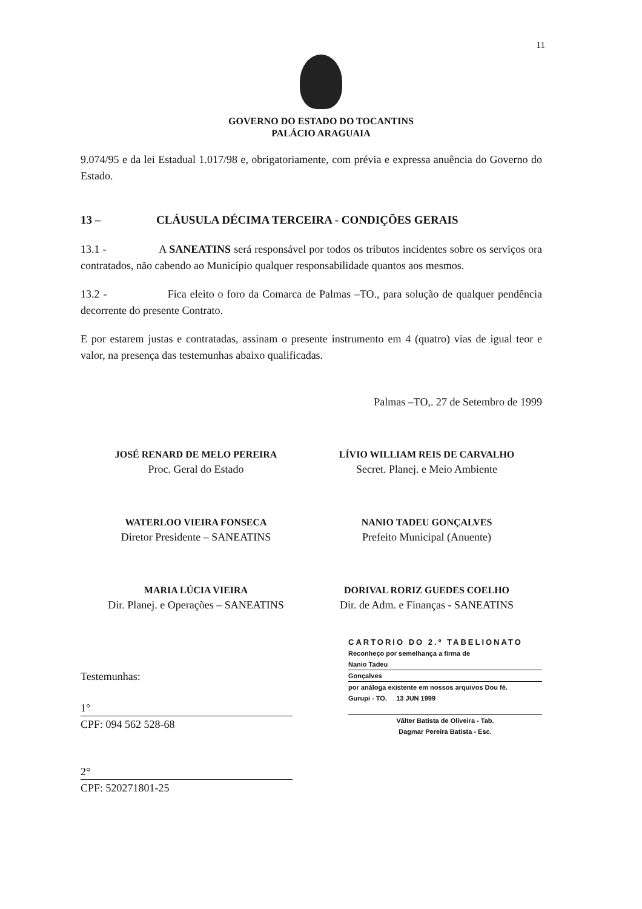11
GOVERNO DO ESTADO DO TOCANTINS
PALÁCIO ARAGUAIA
9.074/95 e da lei Estadual 1.017/98 e, obrigatoriamente, com prévia e expressa anuência do Governo do Estado.
13 – CLÁUSULA DÉCIMA TERCEIRA - CONDIÇÕES GERAIS
13.1 - A SANEATINS será responsável por todos os tributos incidentes sobre os serviços ora contratados, não cabendo ao Município qualquer responsabilidade quantos aos mesmos.
13.2 - Fica eleito o foro da Comarca de Palmas –TO., para solução de qualquer pendência decorrente do presente Contrato.
E por estarem justas e contratadas, assinam o presente instrumento em 4 (quatro) vias de igual teor e valor, na presença das testemunhas abaixo qualificadas.
Palmas –TO,. 27 de Setembro de 1999
JOSÉ RENARD DE MELO PEREIRA
Proc. Geral do Estado
LÍVIO WILLIAM REIS DE CARVALHO
Secret. Planej. e Meio Ambiente
WATERLOO VIEIRA FONSECA
Diretor Presidente – SANEATINS
NANIO TADEU GONÇALVES
Prefeito Municipal (Anuente)
MARIA LÚCIA VIEIRA
Dir. Planej. e Operações – SANEATINS
DORIVAL RORIZ GUEDES COELHO
Dir. de Adm. e Finanças - SANEATINS
Testemunhas:
1°
CPF: 094 562 528-68
2°
CPF: 520271801-25
CARTORIO DO 2.º TABELIONATO
Reconheço por semelhança a firma de
Nanio Tadeu
Gonçalves
por análoga existente em nossos arquivos Dou fé.
Gurupi - TO. 13 JUN 1999
Vâlter Batista de Oliveira - Tab.
Dagmar Pereira Batista - Esc.